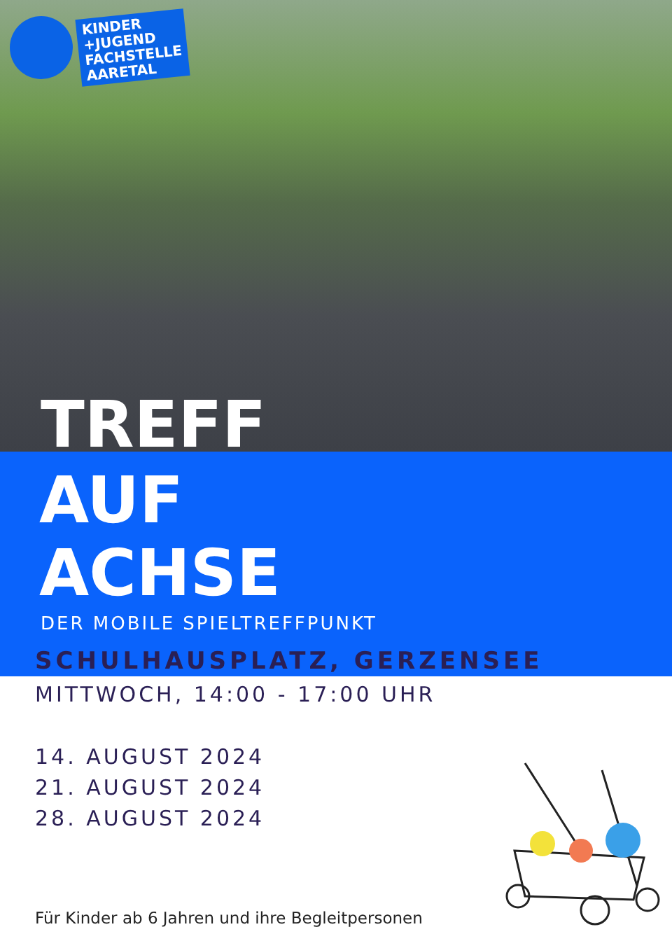KINDER
+JUGEND
FACHSTELLE
AARETAL
TREFF
AUF
ACHSE
DER MOBILE SPIELTREFFPUNKT
SCHULHAUSPLATZ, GERZENSEE
MITTWOCH, 14:00 - 17:00 UHR
14. AUGUST 2024
21. AUGUST 2024
28. AUGUST 2024
Für Kinder ab 6 Jahren und ihre Begleitpersonen